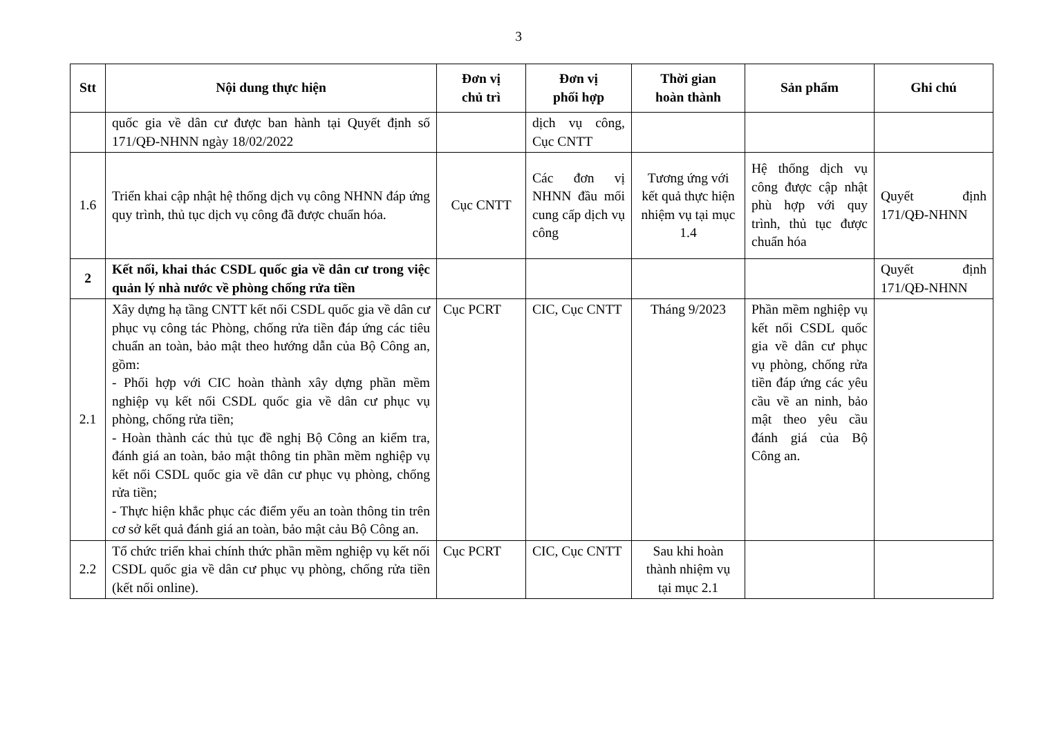3
| Stt | Nội dung thực hiện | Đơn vị chủ trì | Đơn vị phối hợp | Thời gian hoàn thành | Sản phẩm | Ghi chú |
| --- | --- | --- | --- | --- | --- | --- |
| | quốc gia về dân cư được ban hành tại Quyết định số 171/QĐ-NHNN ngày 18/02/2022 | | dịch vụ công, Cục CNTT | | | |
| 1.6 | Triển khai cập nhật hệ thống dịch vụ công NHNN đáp ứng quy trình, thủ tục dịch vụ công đã được chuẩn hóa. | Cục CNTT | Các đơn vị NHNN đầu mối cung cấp dịch vụ công | Tương ứng với kết quả thực hiện nhiệm vụ tại mục 1.4 | Hệ thống dịch vụ công được cập nhật phù hợp với quy trình, thủ tục được chuẩn hóa | Quyết định 171/QĐ-NHNN |
| 2 | Kết nối, khai thác CSDL quốc gia về dân cư trong việc quản lý nhà nước về phòng chống rửa tiền | | | | | Quyết định 171/QĐ-NHNN |
| 2.1 | Xây dựng hạ tầng CNTT kết nối CSDL quốc gia về dân cư phục vụ công tác Phòng, chống rửa tiền đáp ứng các tiêu chuẩn an toàn, bảo mật theo hướng dẫn của Bộ Công an, gồm: - Phối hợp với CIC hoàn thành xây dựng phần mềm nghiệp vụ kết nối CSDL quốc gia về dân cư phục vụ phòng, chống rửa tiền; - Hoàn thành các thủ tục đề nghị Bộ Công an kiểm tra, đánh giá an toàn, bảo mật thông tin phần mềm nghiệp vụ kết nối CSDL quốc gia về dân cư phục vụ phòng, chống rửa tiền; - Thực hiện khắc phục các điểm yếu an toàn thông tin trên cơ sở kết quả đánh giá an toàn, bảo mật cảu Bộ Công an. | Cục PCRT | CIC, Cục CNTT | Tháng 9/2023 | Phần mềm nghiệp vụ kết nối CSDL quốc gia về dân cư phục vụ phòng, chống rửa tiền đáp ứng các yêu cầu về an ninh, bảo mật theo yêu cầu đánh giá của Bộ Công an. | |
| 2.2 | Tổ chức triển khai chính thức phần mềm nghiệp vụ kết nối CSDL quốc gia về dân cư phục vụ phòng, chống rửa tiền (kết nối online). | Cục PCRT | CIC, Cục CNTT | Sau khi hoàn thành nhiệm vụ tại mục 2.1 | | |